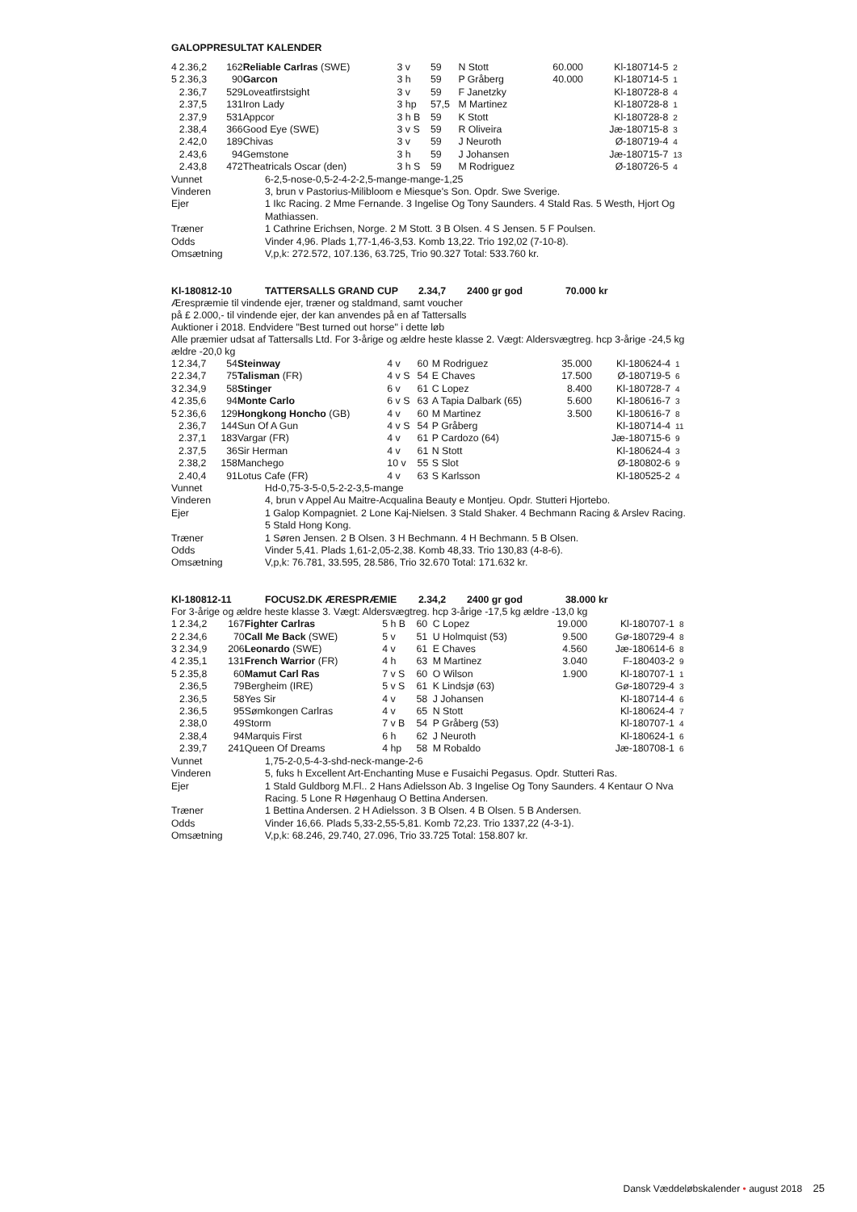GALOPPRESULTAT KALENDER
| 4 | 2.36,2 | 162 | Reliable Carlras (SWE) | 3 v | 59 | N Stott | 60.000 | Kl-180714-5 | 2 |
| 5 | 2.36,3 | 90 | Garcon | 3 h | 59 | P Gråberg | 40.000 | Kl-180714-5 | 1 |
| | 2.36,7 | 529 | Loveatfirstsight | 3 v | 59 | F Janetzky | | Kl-180728-8 | 4 |
| | 2.37,5 | 131 | Iron Lady | 3 hp | 57,5 | M Martinez | | Kl-180728-8 | 1 |
| | 2.37,9 | 531 | Appcor | 3 h B | 59 | K Stott | | Kl-180728-8 | 2 |
| | 2.38,4 | 366 | Good Eye (SWE) | 3 v S | 59 | R Oliveira | | Jæ-180715-8 | 3 |
| | 2.42,0 | 189 | Chivas | 3 v | 59 | J Neuroth | | Ø-180719-4 | 4 |
| | 2.43,6 | 94 | Gemstone | 3 h | 59 | J Johansen | | Jæ-180715-7 | 13 |
| | 2.43,8 | 472 | Theatricals Oscar (den) | 3 h S | 59 | M Rodriguez | | Ø-180726-5 | 4 |
| Vunnet | 6-2,5-nose-0,5-2-4-2-2,5-mange-mange-1,25 |
| Vinderen | 3, brun v Pastorius-Milibloom e Miesque's Son. Opdr. Swe Sverige. |
| Ejer | 1 Ikc Racing. 2 Mme Fernande. 3 Ingelise Og Tony Saunders. 4 Stald Ras. 5 Westh, Hjort Og Mathiassen. |
| Træner | 1 Cathrine Erichsen, Norge. 2 M Stott. 3 B Olsen. 4 S Jensen. 5 F Poulsen. |
| Odds | Vinder 4,96. Plads 1,77-1,46-3,53. Komb 13,22. Trio 192,02 (7-10-8). |
| Omsætning | V,p,k: 272.572, 107.136, 63.725, Trio 90.327 Total: 533.760 kr. |
| Kl-180812-10 | TATTERSALLS GRAND CUP | 2.34,7 | 2400 gr god | 70.000 kr |
Ærespræmie til vindende ejer, træner og staldmand, samt voucher
på £ 2.000,- til vindende ejer, der kan anvendes på en af Tattersalls
Auktioner i 2018. Endvidere "Best turned out horse" i dette løb
Alle præmier udsat af Tattersalls Ltd. For 3-årige og ældre heste klasse 2. Vægt: Aldersvægtreg. hcp 3-årige -24,5 kg ældre -20,0 kg
| 1 | 2.34,7 | 54 | Steinway | 4 v | 60 | M Rodriguez | 35.000 | Kl-180624-4 | 1 |
| 2 | 2.34,7 | 75 | Talisman (FR) | 4 v S | 54 | E Chaves | 17.500 | Ø-180719-5 | 6 |
| 3 | 2.34,9 | 58 | Stinger | 6 v | 61 | C Lopez | 8.400 | Kl-180728-7 | 4 |
| 4 | 2.35,6 | 94 | Monte Carlo | 6 v S | 63 | A Tapia Dalbark (65) | 5.600 | Kl-180616-7 | 3 |
| 5 | 2.36,6 | 129 | Hongkong Honcho (GB) | 4 v | 60 | M Martinez | 3.500 | Kl-180616-7 | 8 |
| | 2.36,7 | 144 | Sun Of A Gun | 4 v S | 54 | P Gråberg | | Kl-180714-4 | 11 |
| | 2.37,1 | 183 | Vargar (FR) | 4 v | 61 | P Cardozo (64) | | Jæ-180715-6 | 9 |
| | 2.37,5 | 36 | Sir Herman | 4 v | 61 | N Stott | | Kl-180624-4 | 3 |
| | 2.38,2 | 158 | Manchego | 10 v | 55 | S Slot | | Ø-180802-6 | 9 |
| | 2.40,4 | 91 | Lotus Cafe (FR) | 4 v | 63 | S Karlsson | | Kl-180525-2 | 4 |
| Vunnet | Hd-0,75-3-5-0,5-2-2-3,5-mange |
| Vinderen | 4, brun v Appel Au Maitre-Acqualina Beauty e Montjeu. Opdr. Stutteri Hjortebo. |
| Ejer | 1 Galop Kompagniet. 2 Lone Kaj-Nielsen. 3 Stald Shaker. 4 Bechmann Racing & Arslev Racing. 5 Stald Hong Kong. |
| Træner | 1 Søren Jensen. 2 B Olsen. 3 H Bechmann. 4 H Bechmann. 5 B Olsen. |
| Odds | Vinder 5,41. Plads 1,61-2,05-2,38. Komb 48,33. Trio 130,83 (4-8-6). |
| Omsætning | V,p,k: 76.781, 33.595, 28.586, Trio 32.670 Total: 171.632 kr. |
| Kl-180812-11 | FOCUS2.DK ÆRESPRÆMIE | 2.34,2 | 2400 gr god | 38.000 kr |
For 3-årige og ældre heste klasse 3. Vægt: Aldersvægtreg. hcp 3-årige -17,5 kg ældre -13,0 kg
| 1 | 2.34,2 | 167 | Fighter Carlras | 5 h B | 60 | C Lopez | 19.000 | Kl-180707-1 | 8 |
| 2 | 2.34,6 | 70 | Call Me Back (SWE) | 5 v | 51 | U Holmquist (53) | 9.500 | Gø-180729-4 | 8 |
| 3 | 2.34,9 | 206 | Leonardo (SWE) | 4 v | 61 | E Chaves | 4.560 | Jæ-180614-6 | 8 |
| 4 | 2.35,1 | 131 | French Warrior (FR) | 4 h | 63 | M Martinez | 3.040 | F-180403-2 | 9 |
| 5 | 2.35,8 | 60 | Mamut Carl Ras | 7 v S | 60 | O Wilson | 1.900 | Kl-180707-1 | 1 |
| | 2.36,5 | 79 | Bergheim (IRE) | 5 v S | 61 | K Lindsjø (63) | | Gø-180729-4 | 3 |
| | 2.36,5 | 58 | Yes Sir | 4 v | 58 | J Johansen | | Kl-180714-4 | 6 |
| | 2.36,5 | 95 | Sømkongen Carlras | 4 v | 65 | N Stott | | Kl-180624-4 | 7 |
| | 2.38,0 | 49 | Storm | 7 v B | 54 | P Gråberg (53) | | Kl-180707-1 | 4 |
| | 2.38,4 | 94 | Marquis First | 6 h | 62 | J Neuroth | | Kl-180624-1 | 6 |
| | 2.39,7 | 241 | Queen Of Dreams | 4 hp | 58 | M Robaldo | | Jæ-180708-1 | 6 |
| Vunnet | 1,75-2-0,5-4-3-shd-neck-mange-2-6 |
| Vinderen | 5, fuks h Excellent Art-Enchanting Muse e Fusaichi Pegasus. Opdr. Stutteri Ras. |
| Ejer | 1 Stald Guldborg M.Fl.. 2 Hans Adielsson Ab. 3 Ingelise Og Tony Saunders. 4 Kentaur O Nva Racing. 5 Lone R Høgenhaug O Bettina Andersen. |
| Træner | 1 Bettina Andersen. 2 H Adielsson. 3 B Olsen. 4 B Olsen. 5 B Andersen. |
| Odds | Vinder 16,66. Plads 5,33-2,55-5,81. Komb 72,23. Trio 1337,22 (4-3-1). |
| Omsætning | V,p,k: 68.246, 29.740, 27.096, Trio 33.725 Total: 158.807 kr. |
Dansk Væddeløbskalender • august 2018 25